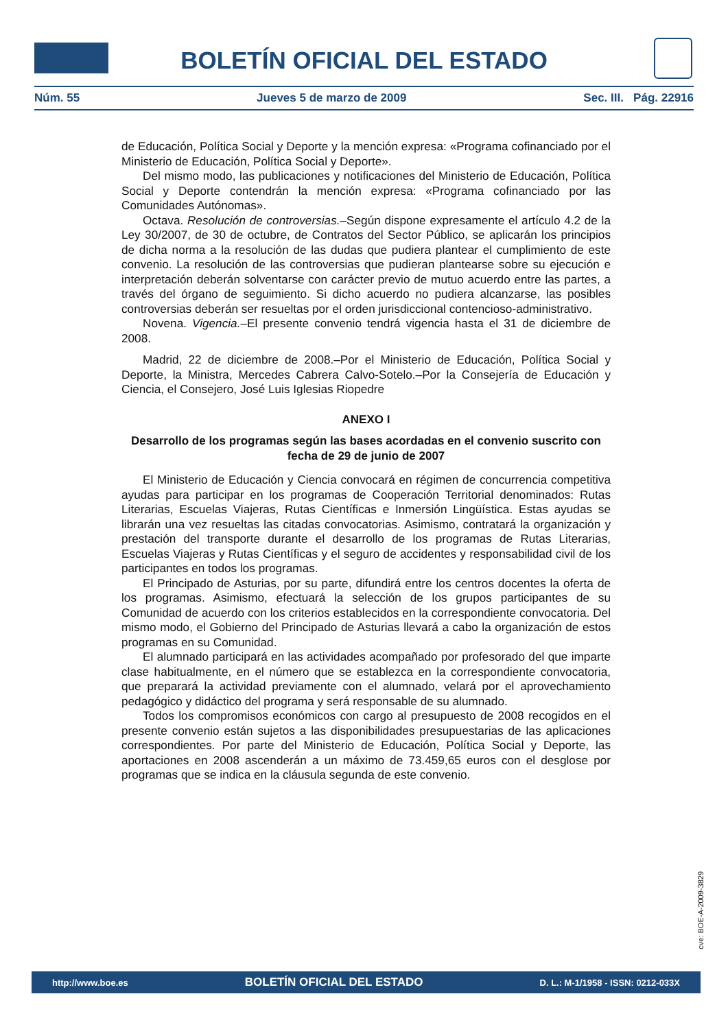BOLETÍN OFICIAL DEL ESTADO
Núm. 55 Jueves 5 de marzo de 2009 Sec. III. Pág. 22916
de Educación, Política Social y Deporte y la mención expresa: «Programa cofinanciado por el Ministerio de Educación, Política Social y Deporte».
Del mismo modo, las publicaciones y notificaciones del Ministerio de Educación, Política Social y Deporte contendrán la mención expresa: «Programa cofinanciado por las Comunidades Autónomas».
Octava. Resolución de controversias.–Según dispone expresamente el artículo 4.2 de la Ley 30/2007, de 30 de octubre, de Contratos del Sector Público, se aplicarán los principios de dicha norma a la resolución de las dudas que pudiera plantear el cumplimiento de este convenio. La resolución de las controversias que pudieran plantearse sobre su ejecución e interpretación deberán solventarse con carácter previo de mutuo acuerdo entre las partes, a través del órgano de seguimiento. Si dicho acuerdo no pudiera alcanzarse, las posibles controversias deberán ser resueltas por el orden jurisdiccional contencioso-administrativo.
Novena. Vigencia.–El presente convenio tendrá vigencia hasta el 31 de diciembre de 2008.
Madrid, 22 de diciembre de 2008.–Por el Ministerio de Educación, Política Social y Deporte, la Ministra, Mercedes Cabrera Calvo-Sotelo.–Por la Consejería de Educación y Ciencia, el Consejero, José Luis Iglesias Riopedre
ANEXO I
Desarrollo de los programas según las bases acordadas en el convenio suscrito con fecha de 29 de junio de 2007
El Ministerio de Educación y Ciencia convocará en régimen de concurrencia competitiva ayudas para participar en los programas de Cooperación Territorial denominados: Rutas Literarias, Escuelas Viajeras, Rutas Científicas e Inmersión Lingüística. Estas ayudas se librarán una vez resueltas las citadas convocatorias. Asimismo, contratará la organización y prestación del transporte durante el desarrollo de los programas de Rutas Literarias, Escuelas Viajeras y Rutas Científicas y el seguro de accidentes y responsabilidad civil de los participantes en todos los programas.
El Principado de Asturias, por su parte, difundirá entre los centros docentes la oferta de los programas. Asimismo, efectuará la selección de los grupos participantes de su Comunidad de acuerdo con los criterios establecidos en la correspondiente convocatoria. Del mismo modo, el Gobierno del Principado de Asturias llevará a cabo la organización de estos programas en su Comunidad.
El alumnado participará en las actividades acompañado por profesorado del que imparte clase habitualmente, en el número que se establezca en la correspondiente convocatoria, que preparará la actividad previamente con el alumnado, velará por el aprovechamiento pedagógico y didáctico del programa y será responsable de su alumnado.
Todos los compromisos económicos con cargo al presupuesto de 2008 recogidos en el presente convenio están sujetos a las disponibilidades presupuestarias de las aplicaciones correspondientes. Por parte del Ministerio de Educación, Política Social y Deporte, las aportaciones en 2008 ascenderán a un máximo de 73.459,65 euros con el desglose por programas que se indica en la cláusula segunda de este convenio.
cve: BOE-A-2009-3829
http://www.boe.es BOLETÍN OFICIAL DEL ESTADO D. L.: M-1/1958 - ISSN: 0212-033X